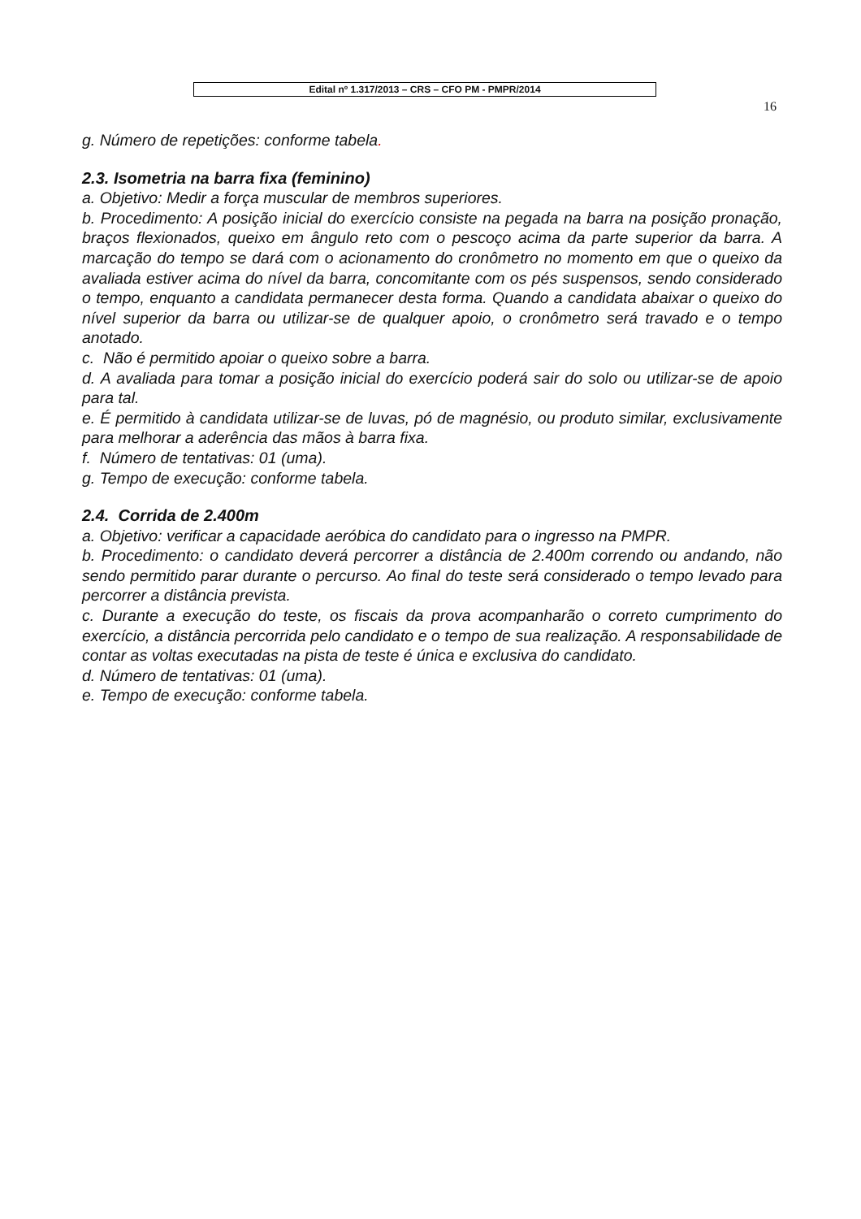Edital nº 1.317/2013 – CRS – CFO PM - PMPR/2014
16
g. Número de repetições: conforme tabela.
2.3. Isometria na barra fixa (feminino)
a. Objetivo: Medir a força muscular de membros superiores.
b. Procedimento: A posição inicial do exercício consiste na pegada na barra na posição pronação, braços flexionados, queixo em ângulo reto com o pescoço acima da parte superior da barra. A marcação do tempo se dará com o acionamento do cronômetro no momento em que o queixo da avaliada estiver acima do nível da barra, concomitante com os pés suspensos, sendo considerado o tempo, enquanto a candidata permanecer desta forma. Quando a candidata abaixar o queixo do nível superior da barra ou utilizar-se de qualquer apoio, o cronômetro será travado e o tempo anotado.
c. Não é permitido apoiar o queixo sobre a barra.
d. A avaliada para tomar a posição inicial do exercício poderá sair do solo ou utilizar-se de apoio para tal.
e. É permitido à candidata utilizar-se de luvas, pó de magnésio, ou produto similar, exclusivamente para melhorar a aderência das mãos à barra fixa.
f. Número de tentativas: 01 (uma).
g. Tempo de execução: conforme tabela.
2.4. Corrida de 2.400m
a. Objetivo: verificar a capacidade aeróbica do candidato para o ingresso na PMPR.
b. Procedimento: o candidato deverá percorrer a distância de 2.400m correndo ou andando, não sendo permitido parar durante o percurso. Ao final do teste será considerado o tempo levado para percorrer a distância prevista.
c. Durante a execução do teste, os fiscais da prova acompanharão o correto cumprimento do exercício, a distância percorrida pelo candidato e o tempo de sua realização. A responsabilidade de contar as voltas executadas na pista de teste é única e exclusiva do candidato.
d. Número de tentativas: 01 (uma).
e. Tempo de execução: conforme tabela.